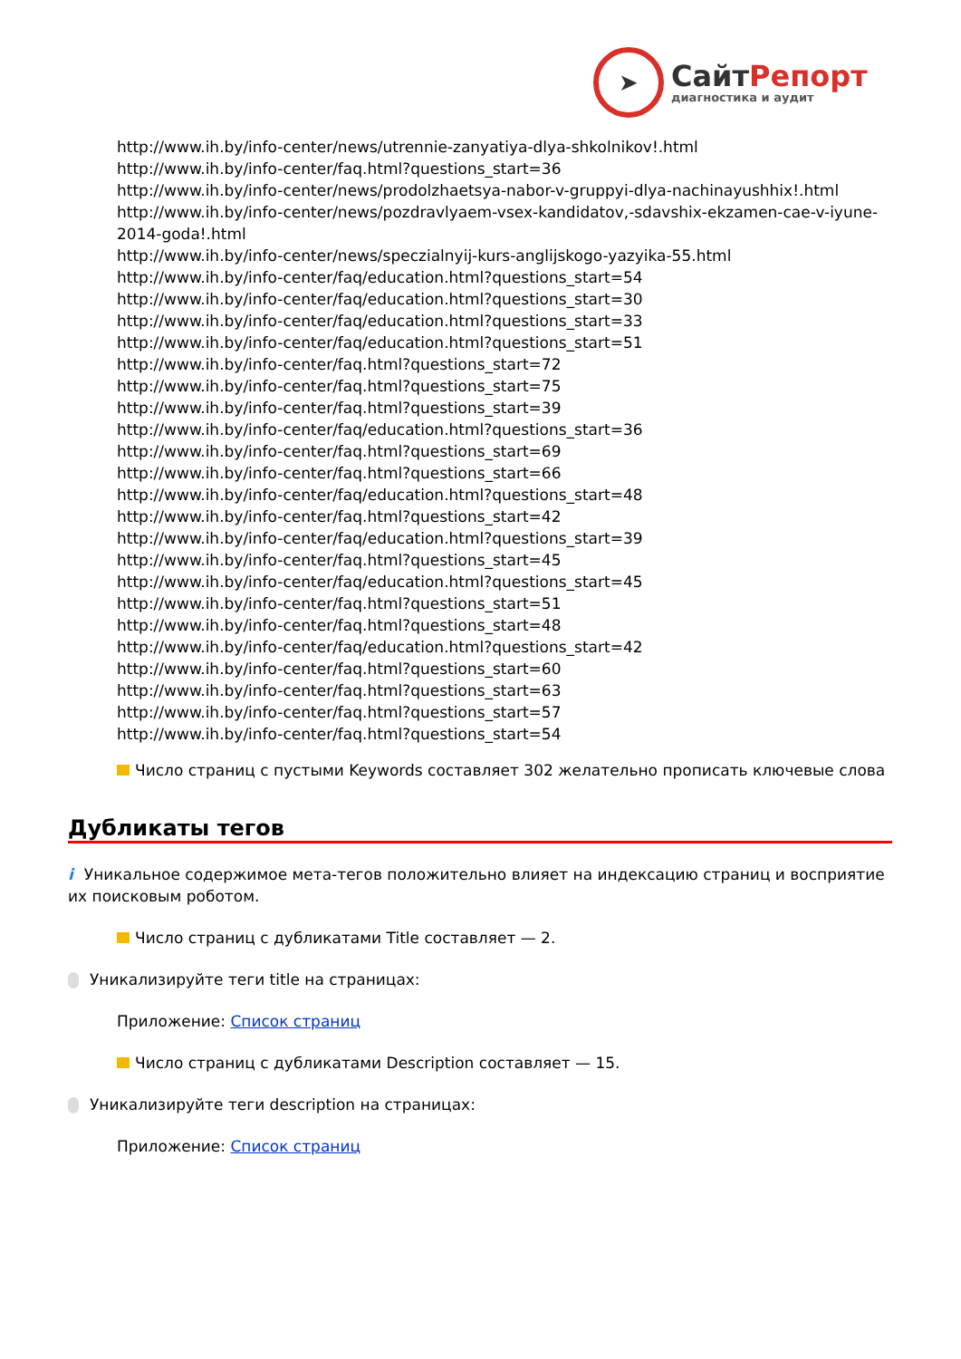➤
СайтРепорт
диагностика и аудит
http://www.ih.by/info-center/news/utrennie-zanyatiya-dlya-shkolnikov!.html
http://www.ih.by/info-center/faq.html?questions_start=36
http://www.ih.by/info-center/news/prodolzhaetsya-nabor-v-gruppyi-dlya-nachinayushhix!.html
http://www.ih.by/info-center/news/pozdravlyaem-vsex-kandidatov,-sdavshix-ekzamen-cae-v-iyune-2014-goda!.html
http://www.ih.by/info-center/news/speczialnyij-kurs-anglijskogo-yazyika-55.html
http://www.ih.by/info-center/faq/education.html?questions_start=54
http://www.ih.by/info-center/faq/education.html?questions_start=30
http://www.ih.by/info-center/faq/education.html?questions_start=33
http://www.ih.by/info-center/faq/education.html?questions_start=51
http://www.ih.by/info-center/faq.html?questions_start=72
http://www.ih.by/info-center/faq.html?questions_start=75
http://www.ih.by/info-center/faq.html?questions_start=39
http://www.ih.by/info-center/faq/education.html?questions_start=36
http://www.ih.by/info-center/faq.html?questions_start=69
http://www.ih.by/info-center/faq.html?questions_start=66
http://www.ih.by/info-center/faq/education.html?questions_start=48
http://www.ih.by/info-center/faq.html?questions_start=42
http://www.ih.by/info-center/faq/education.html?questions_start=39
http://www.ih.by/info-center/faq.html?questions_start=45
http://www.ih.by/info-center/faq/education.html?questions_start=45
http://www.ih.by/info-center/faq.html?questions_start=51
http://www.ih.by/info-center/faq.html?questions_start=48
http://www.ih.by/info-center/faq/education.html?questions_start=42
http://www.ih.by/info-center/faq.html?questions_start=60
http://www.ih.by/info-center/faq.html?questions_start=63
http://www.ih.by/info-center/faq.html?questions_start=57
http://www.ih.by/info-center/faq.html?questions_start=54
Число страниц с пустыми Keywords составляет 302 желательно прописать ключевые слова
Дубликаты тегов
i Уникальное содержимое мета-тегов положительно влияет на индексацию страниц и восприятие их поисковым роботом.
Число страниц с дубликатами Title составляет — 2.
Уникализируйте теги title на страницах:
Приложение: Список страниц
Число страниц с дубликатами Description составляет — 15.
Уникализируйте теги description на страницах:
Приложение: Список страниц